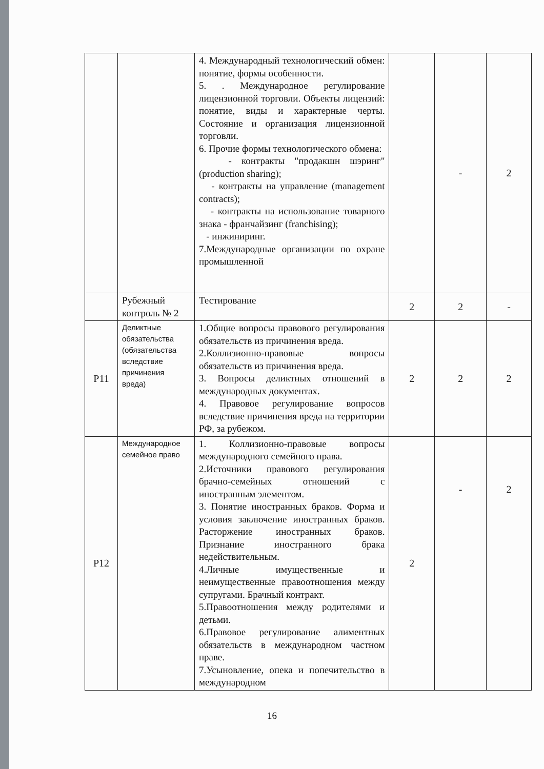| | | 4. Международный технологический обмен: понятие, формы особенности. 5. . Международное регулирование лицензионной торговли. Объекты лицензий: понятие, виды и характерные черты. Состояние и организация лицензионной торговли. 6. Прочие формы технологического обмена: - контракты "продакшн шэринг" (production sharing); - контракты на управление (management contracts); - контракты на использование товарного знака - франчайзинг (franchising); - инжиниринг. 7.Международные организации по охране промышленной | | - | 2 |
| | Рубежный контроль № 2 | Тестирование | 2 | 2 | - |
| Р11 | Деликтные обязательства (обязательства вследствие причинения вреда) | 1.Общие вопросы правового регулирования обязательств из причинения вреда. 2.Коллизионно-правовые вопросы обязательств из причинения вреда. 3. Вопросы деликтных отношений в международных документах. 4. Правовое регулирование вопросов вследствие причинения вреда на территории РФ, за рубежом. | 2 | 2 | 2 |
| Р12 | Международное семейное право | 1. Коллизионно-правовые вопросы международного семейного права. 2.Источники правового регулирования брачно-семейных отношений с иностранным элементом. 3. Понятие иностранных браков. Форма и условия заключение иностранных браков. Расторжение иностранных браков. Признание иностранного брака недействительным. 4.Личные имущественные и неимущественные правоотношения между супругами. Брачный контракт. 5.Правоотношения между родителями и детьми. 6.Правовое регулирование алиментных обязательств в международном частном праве. 7.Усыновление, опека и попечительство в международном | 2 | - | 2 |
16